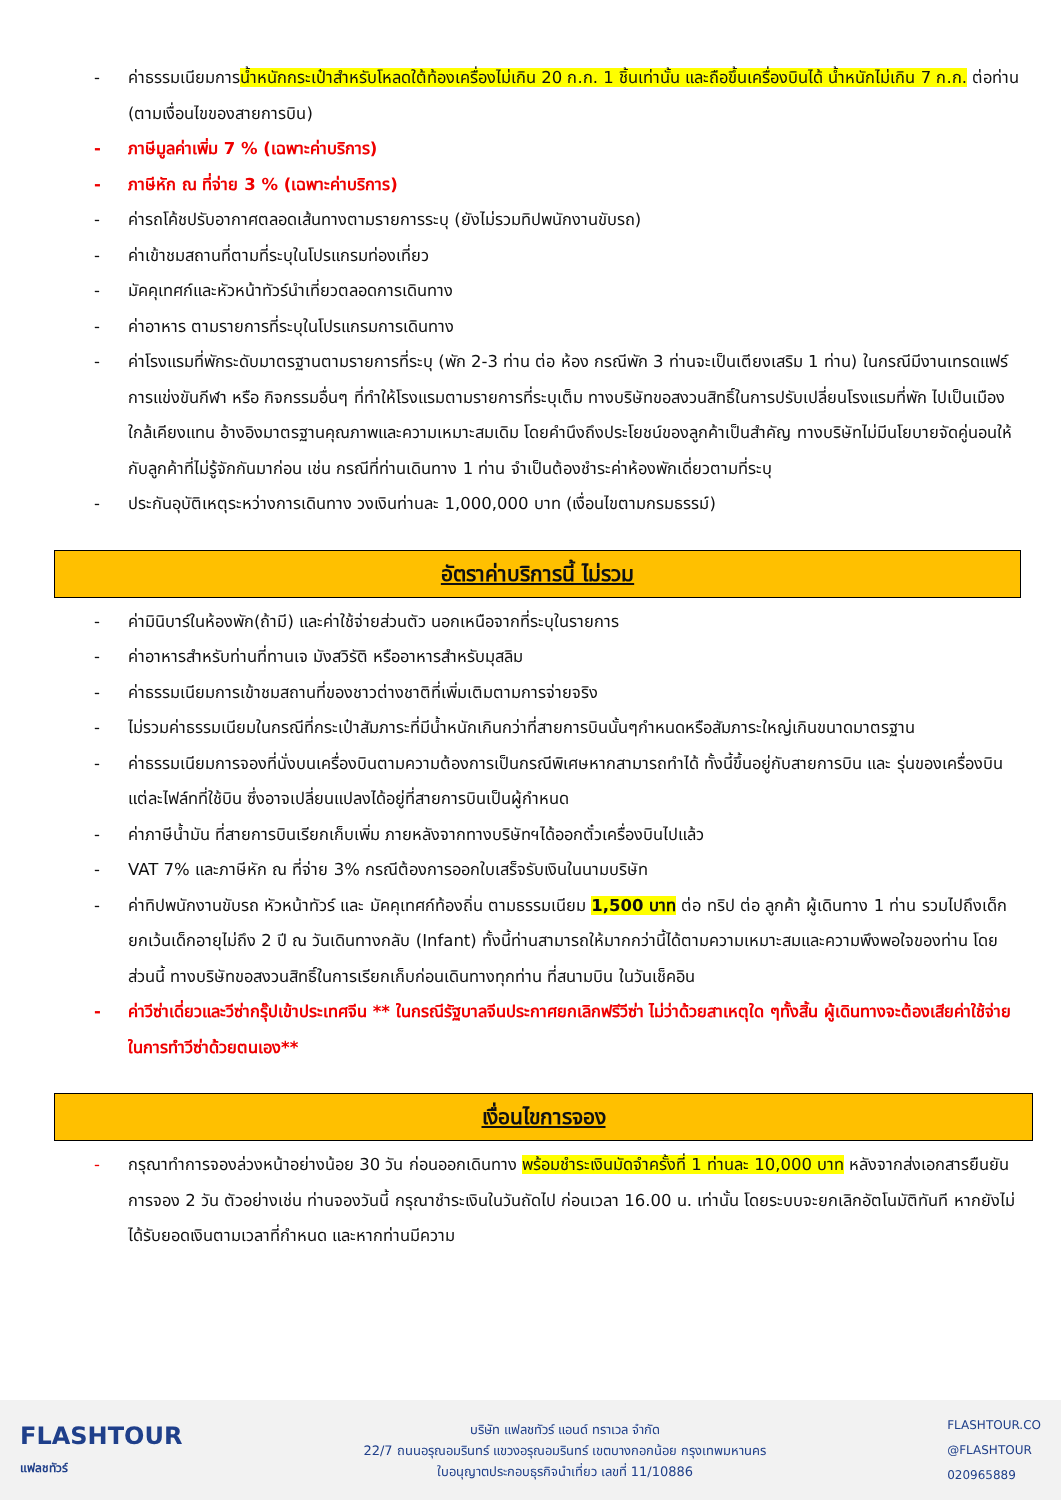- ค่าธรรมเนียมการน้ำหนักกระเป๋าสำหรับโหลดใต้ท้องเครื่องไม่เกิน 20 ก.ก. 1 ชิ้นเท่านั้น และถือขึ้นเครื่องบินได้ น้ำหนักไม่เกิน 7 ก.ก. ต่อท่าน (ตามเงื่อนไขของสายการบิน)
- ภาษีมูลค่าเพิ่ม 7 % (เฉพาะค่าบริการ)
- ภาษีหัก ณ ที่จ่าย 3 % (เฉพาะค่าบริการ)
- ค่ารถโค้ชปรับอากาศตลอดเส้นทางตามรายการระบุ (ยังไม่รวมทิปพนักงานขับรถ)
- ค่าเข้าชมสถานที่ตามที่ระบุในโปรแกรมท่องเที่ยว
- มัคคุเทศก์และหัวหน้าทัวร์นำเที่ยวตลอดการเดินทาง
- ค่าอาหาร ตามรายการที่ระบุในโปรแกรมการเดินทาง
- ค่าโรงแรมที่พักระดับมาตรฐานตามรายการที่ระบุ (พัก 2-3 ท่าน ต่อ ห้อง กรณีพัก 3 ท่านจะเป็นเตียงเสริม 1 ท่าน) ในกรณีมีงานเทรดแฟร์ การแข่งขันกีฬา หรือ กิจกรรมอื่นๆ ที่ทำให้โรงแรมตามรายการที่ระบุเต็ม ทางบริษัทขอสงวนสิทธิ์ในการปรับเปลี่ยนโรงแรมที่พัก ไปเป็นเมืองใกล้เคียงแทน อ้างอิงมาตรฐานคุณภาพและความเหมาะสมเดิม โดยคำนึงถึงประโยชน์ของลูกค้าเป็นสำคัญ ทางบริษัทไม่มีนโยบายจัดคู่นอนให้กับลูกค้าที่ไม่รู้จักกันมาก่อน เช่น กรณีที่ท่านเดินทาง 1 ท่าน จำเป็นต้องชำระค่าห้องพักเดี่ยวตามที่ระบุ
- ประกันอุบัติเหตุระหว่างการเดินทาง วงเงินท่านละ 1,000,000 บาท (เงื่อนไขตามกรมธรรม์)
อัตราค่าบริการนี้ ไม่รวม
- ค่ามินิบาร์ในห้องพัก(ถ้ามี) และค่าใช้จ่ายส่วนตัว นอกเหนือจากที่ระบุในรายการ
- ค่าอาหารสำหรับท่านที่ทานเจ มังสวิรัติ หรืออาหารสำหรับมุสลิม
- ค่าธรรมเนียมการเข้าชมสถานที่ของชาวต่างชาติที่เพิ่มเติมตามการจ่ายจริง
- ไม่รวมค่าธรรมเนียมในกรณีที่กระเป๋าสัมภาระที่มีน้ำหนักเกินกว่าที่สายการบินนั้นๆกำหนดหรือสัมภาระใหญ่เกินขนาดมาตรฐาน
- ค่าธรรมเนียมการจองที่นั่งบนเครื่องบินตามความต้องการเป็นกรณีพิเศษหากสามารถทำได้ ทั้งนี้ขึ้นอยู่กับสายการบิน และ รุ่นของเครื่องบินแต่ละไฟล์ทที่ใช้บิน ซึ่งอาจเปลี่ยนแปลงได้อยู่ที่สายการบินเป็นผู้กำหนด
- ค่าภาษีน้ำมัน ที่สายการบินเรียกเก็บเพิ่ม ภายหลังจากทางบริษัทฯได้ออกตั๋วเครื่องบินไปแล้ว
- VAT 7% และภาษีหัก ณ ที่จ่าย 3% กรณีต้องการออกใบเสร็จรับเงินในนามบริษัท
- ค่าทิปพนักงานขับรถ หัวหน้าทัวร์ และ มัคคุเทศก์ท้องถิ่น ตามธรรมเนียม 1,500 บาท ต่อ ทริป ต่อ ลูกค้า ผู้เดินทาง 1 ท่าน รวมไปถึงเด็ก ยกเว้นเด็กอายุไม่ถึง 2 ปี ณ วันเดินทางกลับ (Infant) ทั้งนี้ท่านสามารถให้มากกว่านี้ได้ตามความเหมาะสมและความพึงพอใจของท่าน โดยส่วนนี้ ทางบริษัทขอสงวนสิทธิ์ในการเรียกเก็บก่อนเดินทางทุกท่าน ที่สนามบิน ในวันเช็คอิน
- ค่าวีซ่าเดี่ยวและวีซ่ากรุ๊ปเข้าประเทศจีน ** ในกรณีรัฐบาลจีนประกาศยกเลิกฟรีวีซ่า ไม่ว่าด้วยสาเหตุใด ๆทั้งสิ้น ผู้เดินทางจะต้องเสียค่าใช้จ่ายในการทำวีซ่าด้วยตนเอง**
เงื่อนไขการจอง
- กรุณาทำการจองล่วงหน้าอย่างน้อย 30 วัน ก่อนออกเดินทาง พร้อมชำระเงินมัดจำครั้งที่ 1 ท่านละ 10,000 บาท หลังจากส่งเอกสารยืนยันการจอง 2 วัน ตัวอย่างเช่น ท่านจองวันนี้ กรุณาชำระเงินในวันถัดไป ก่อนเวลา 16.00 น. เท่านั้น โดยระบบจะยกเลิกอัตโนมัติทันที หากยังไม่ได้รับยอดเงินตามเวลาที่กำหนด และหากท่านมีความ
FLASHTOUR
แฟลชทัวร์
บริษัท แฟลชทัวร์ แอนด์ ทราเวล จำกัด
22/7 ถนนอรุณอมรินทร์ แขวงอรุณอมรินทร์ เขตบางกอกน้อย กรุงเทพมหานคร
ใบอนุญาตประกอบธุรกิจนำเที่ยว เลขที่ 11/10886
FLASHTOUR.CO
@FLASHTOUR
020965889